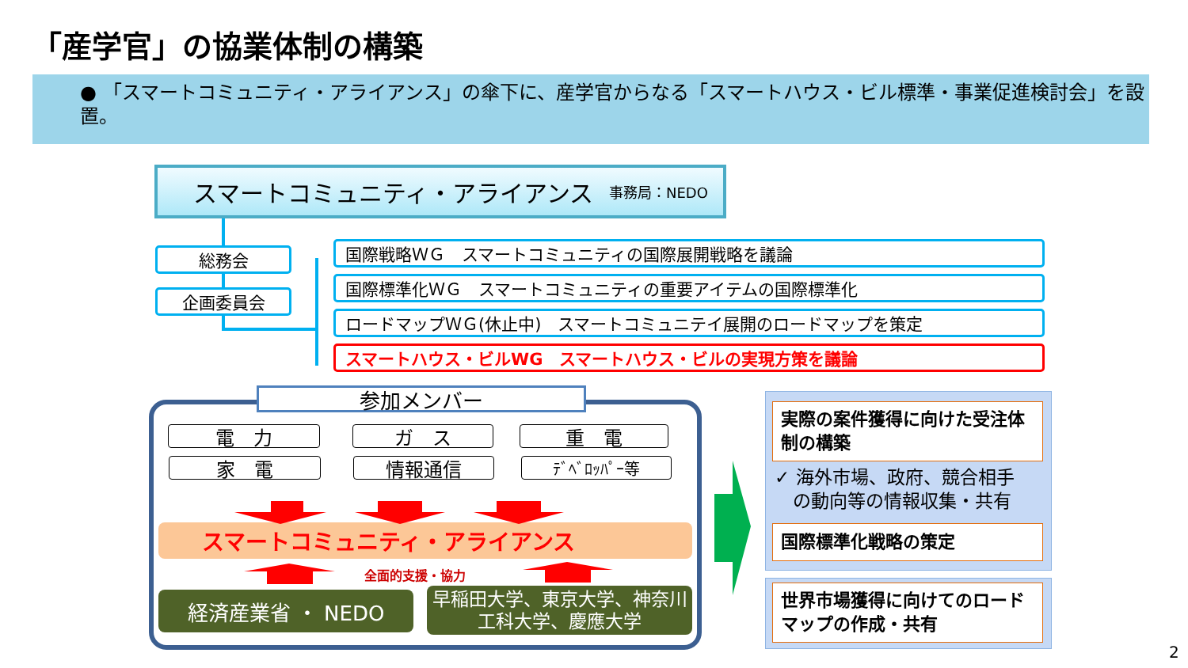「産学官」の協業体制の構築
● 「スマートコミュニティ・アライアンス」の傘下に、産学官からなる「スマートハウス・ビル標準・事業促進検討会」を設置。
スマートコミュニティ・アライアンス 事務局：NEDO
総務会
企画委員会
国際戦略ＷＧ　スマートコミュニティの国際展開戦略を議論
国際標準化ＷＧ　スマートコミュニティの重要アイテムの国際標準化
ロードマップＷＧ(休止中)　スマートコミュニテイ展開のロードマップを策定
スマートハウス・ビルWG　スマートハウス・ビルの実現方策を議論
参加メンバー
電　力 ガ　ス 重　電
家　電 情報通信 ﾃﾞﾍﾞﾛｯﾊﾟｰ等
スマートコミュニティ・アライアンス
全面的支援・協力
経済産業省 ・ NEDO
早稲田大学、東京大学、神奈川工科大学、慶應大学
実際の案件獲得に向けた受注体制の構築
✓ 海外市場、政府、競合相手
　の動向等の情報収集・共有
国際標準化戦略の策定
世界市場獲得に向けてのロードマップの作成・共有
2